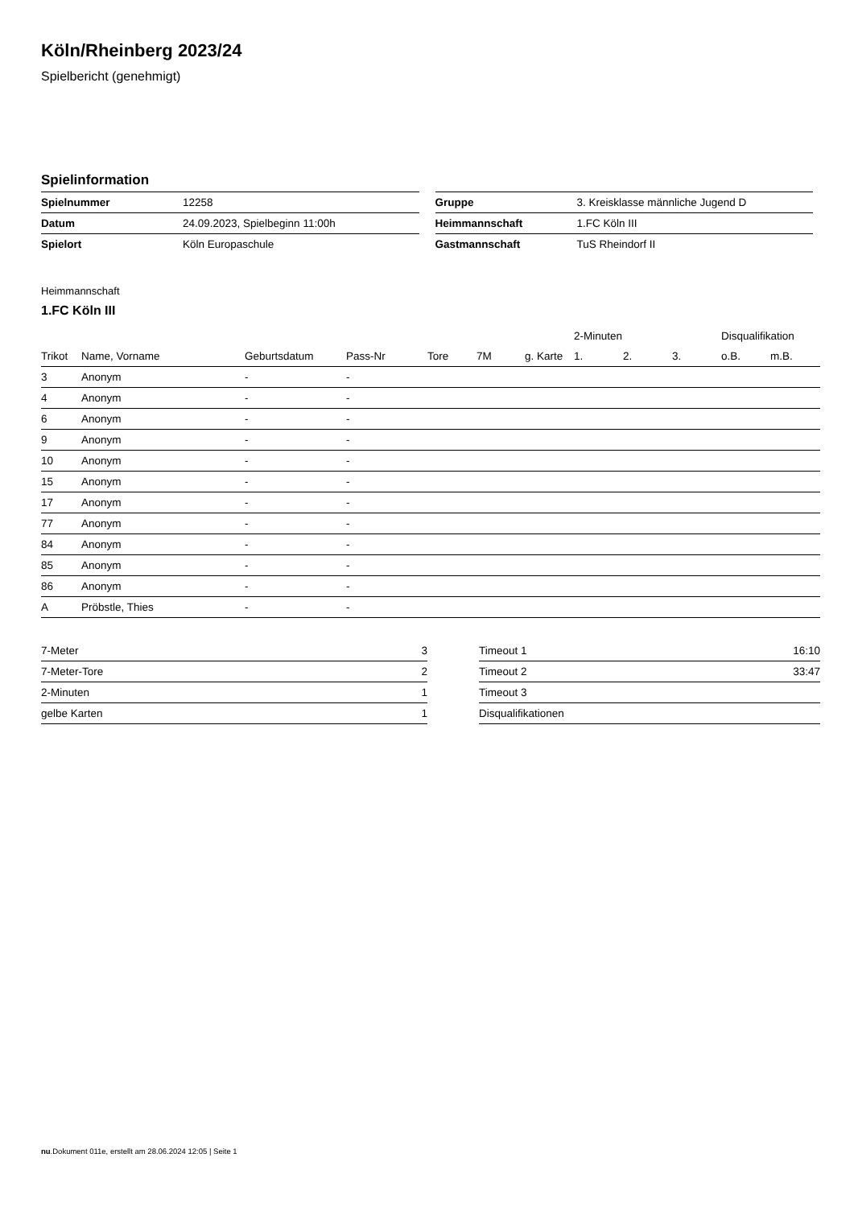Köln/Rheinberg 2023/24
Spielbericht (genehmigt)
Spielinformation
| Spielnummer | 12258 |
| Datum | 24.09.2023, Spielbeginn 11:00h |
| Spielort | Köln Europaschule |
| Gruppe | 3. Kreisklasse männliche Jugend D |
| Heimmannschaft | 1.FC Köln III |
| Gastmannschaft | TuS Rheindorf II |
Heimmannschaft
1.FC Köln III
| | | | | | | | | 2-Minuten | | | Disqualifikation | |
| --- | --- | --- | --- | --- | --- | --- | --- | --- | --- | --- | --- | --- |
| Trikot | Name, Vorname | Geburtsdatum | Pass-Nr | Tore | 7M | g. Karte | | 1. | 2. | 3. | o.B. | m.B. |
| 3 | Anonym | - | - | | | | | | | | | |
| 4 | Anonym | - | - | | | | | | | | | |
| 6 | Anonym | - | - | | | | | | | | | |
| 9 | Anonym | - | - | | | | | | | | | |
| 10 | Anonym | - | - | | | | | | | | | |
| 15 | Anonym | - | - | | | | | | | | | |
| 17 | Anonym | - | - | | | | | | | | | |
| 77 | Anonym | - | - | | | | | | | | | |
| 84 | Anonym | - | - | | | | | | | | | |
| 85 | Anonym | - | - | | | | | | | | | |
| 86 | Anonym | - | - | | | | | | | | | |
| A | Pröbstle, Thies | - | - | | | | | | | | | |
| 7-Meter | 3 |
| 7-Meter-Tore | 2 |
| 2-Minuten | 1 |
| gelbe Karten | 1 |
| Timeout 1 | 16:10 |
| Timeout 2 | 33:47 |
| Timeout 3 | |
| Disqualifikationen | |
nu.Dokument 011e, erstellt am 28.06.2024 12:05 | Seite 1